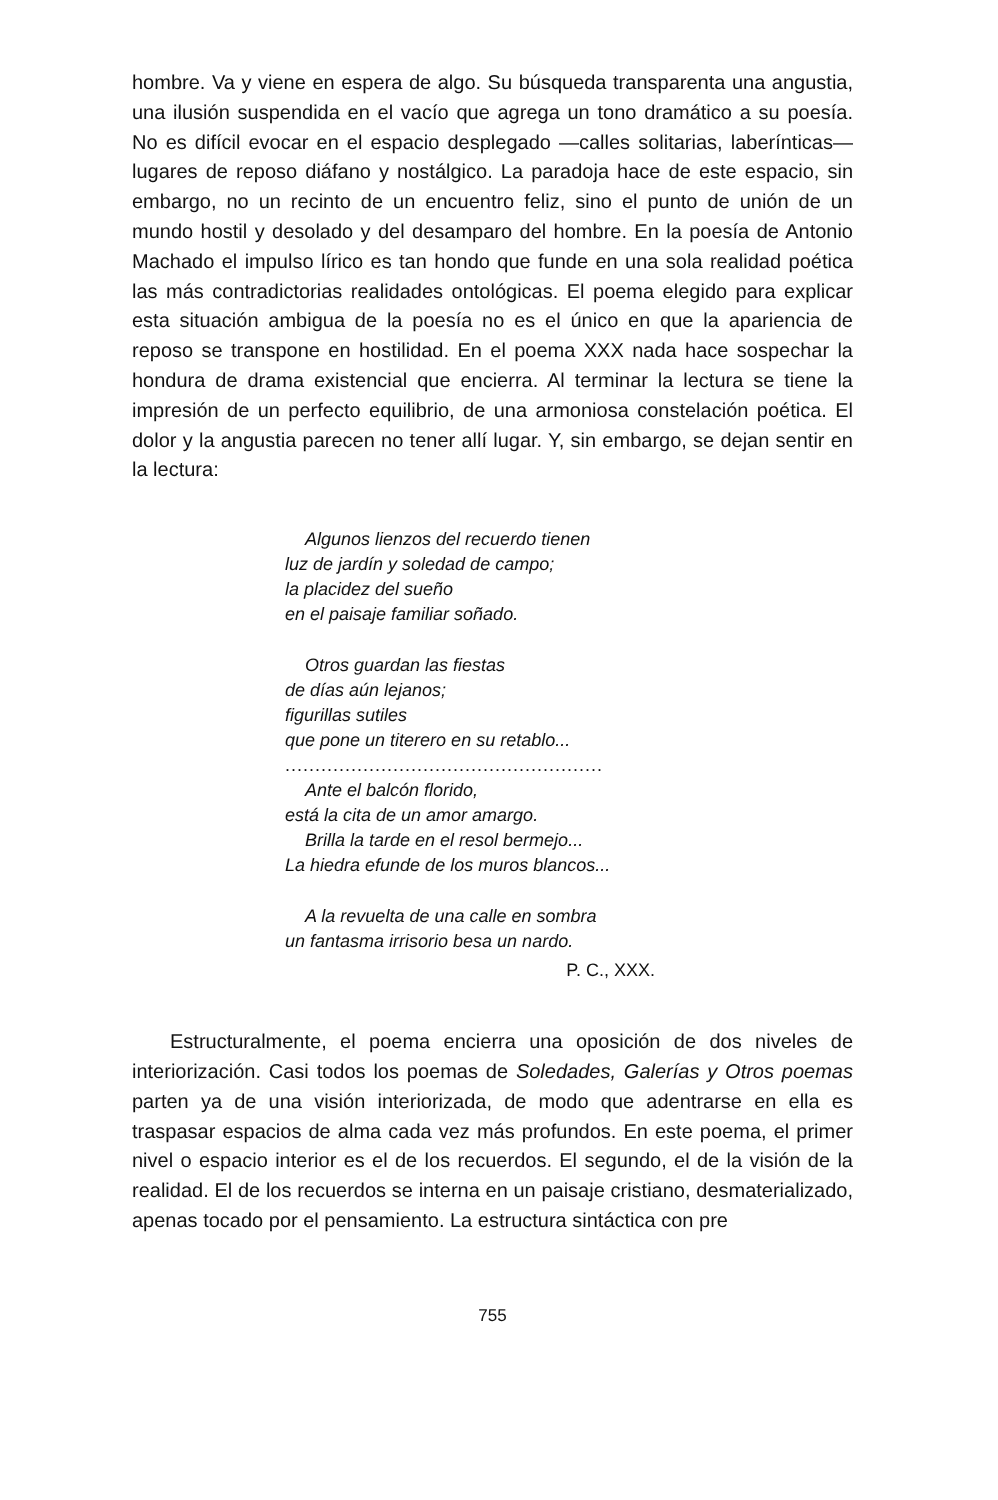hombre. Va y viene en espera de algo. Su búsqueda transparenta una angustia, una ilusión suspendida en el vacío que agrega un tono dramático a su poesía. No es difícil evocar en el espacio desplegado —calles solitarias, laberínticas— lugares de reposo diáfano y nostálgico. La paradoja hace de este espacio, sin embargo, no un recinto de un encuentro feliz, sino el punto de unión de un mundo hostil y desolado y del desamparo del hombre. En la poesía de Antonio Machado el impulso lírico es tan hondo que funde en una sola realidad poética las más contradictorias realidades ontológicas. El poema elegido para explicar esta situación ambigua de la poesía no es el único en que la apariencia de reposo se transpone en hostilidad. En el poema XXX nada hace sospechar la hondura de drama existencial que encierra. Al terminar la lectura se tiene la impresión de un perfecto equilibrio, de una armoniosa constelación poética. El dolor y la angustia parecen no tener allí lugar. Y, sin embargo, se dejan sentir en la lectura:
Algunos lienzos del recuerdo tienen
luz de jardín y soledad de campo;
la placidez del sueño
en el paisaje familiar soñado.
Otros guardan las fiestas
de días aún lejanos;
figurillas sutiles
que pone un titerero en su retablo...
.....................................................
Ante el balcón florido,
está la cita de un amor amargo.
Brilla la tarde en el resol bermejo...
La hiedra efunde de los muros blancos...
A la revuelta de una calle en sombra
un fantasma irrisorio besa un nardo.
P. C., XXX.
Estructuralmente, el poema encierra una oposición de dos niveles de interiorización. Casi todos los poemas de Soledades, Galerías y Otros poemas parten ya de una visión interiorizada, de modo que adentrarse en ella es traspasar espacios de alma cada vez más profundos. En este poema, el primer nivel o espacio interior es el de los recuerdos. El segundo, el de la visión de la realidad. El de los recuerdos se interna en un paisaje cristiano, desmaterializado, apenas tocado por el pensamiento. La estructura sintáctica con pre
755